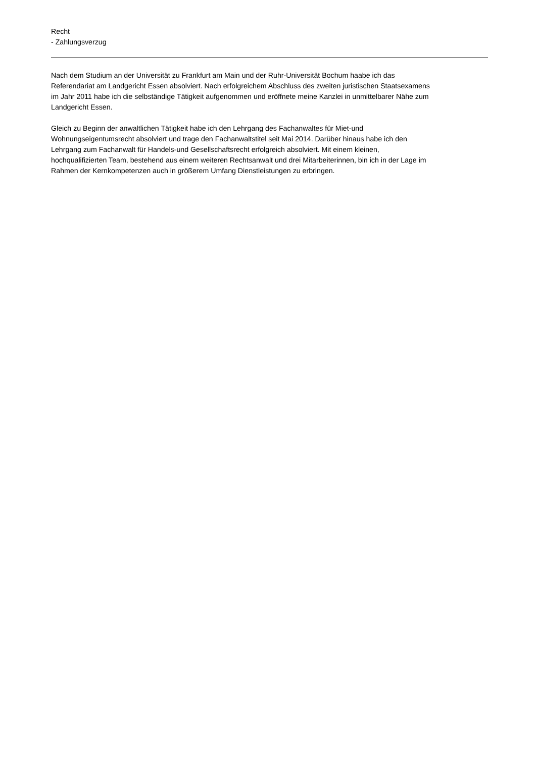Recht
- Zahlungsverzug
Nach dem Studium an der Universität zu Frankfurt am Main und der Ruhr-Universität Bochum haabe ich das
Referendariat am Landgericht Essen absolviert. Nach erfolgreichem Abschluss des zweiten juristischen Staatsexamens
im Jahr 2011 habe ich die selbständige Tätigkeit aufgenommen und eröffnete meine Kanzlei in unmittelbarer Nähe zum
Landgericht Essen.
Gleich zu Beginn der anwaltlichen Tätigkeit habe ich den Lehrgang des Fachanwaltes für Miet-und
Wohnungseigentumsrecht absolviert und trage den Fachanwaltstitel seit Mai 2014. Darüber hinaus habe ich den
Lehrgang zum Fachanwalt für Handels-und Gesellschaftsrecht erfolgreich absolviert. Mit einem kleinen,
hochqualifizierten Team, bestehend aus einem weiteren Rechtsanwalt und drei Mitarbeiterinnen, bin ich in der Lage im
Rahmen der Kernkompetenzen auch in größerem Umfang Dienstleistungen zu erbringen.